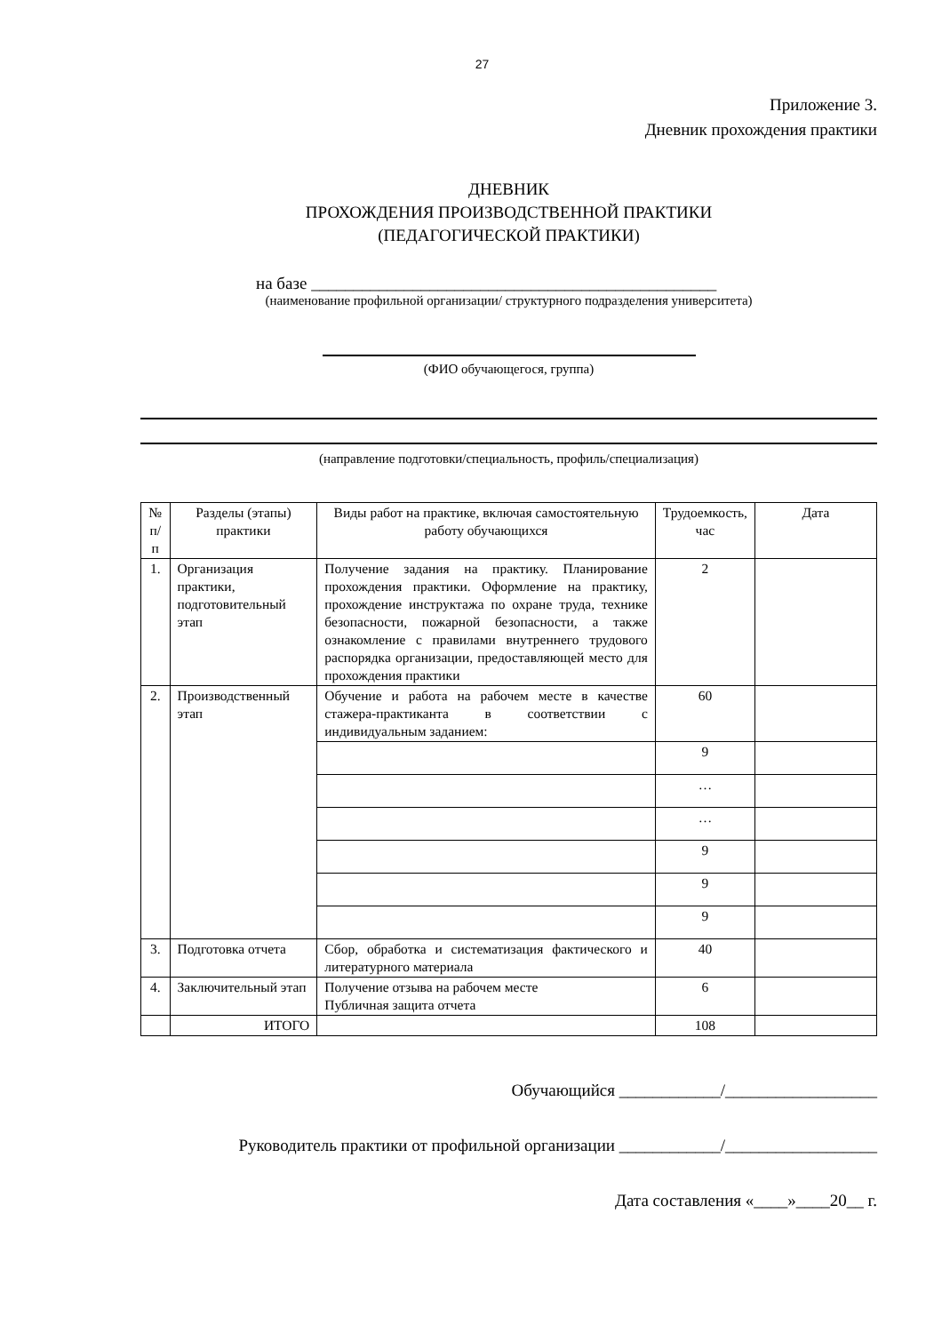27
Приложение 3.
Дневник прохождения практики
ДНЕВНИК
ПРОХОЖДЕНИЯ ПРОИЗВОДСТВЕННОЙ ПРАКТИКИ
(ПЕДАГОГИЧЕСКОЙ ПРАКТИКИ)
на базе ________________________________________________
(наименование профильной организации/ структурного подразделения университета)
(ФИО обучающегося, группа)
(направление подготовки/специальность, профиль/специализация)
| № п/п | Разделы (этапы) практики | Виды работ на практике, включая самостоятельную работу обучающихся | Трудоемкость, час | Дата |
| --- | --- | --- | --- | --- |
| 1. | Организация практики, подготовительный этап | Получение задания на практику. Планирование прохождения практики. Оформление на практику, прохождение инструктажа по охране труда, технике безопасности, пожарной безопасности, а также ознакомление с правилами внутреннего трудового распорядка организации, предоставляющей место для прохождения практики | 2 | |
| 2. | Производственный этап | Обучение и работа на рабочем месте в качестве стажера-практиканта в соответствии с индивидуальным заданием: | 60 | |
| | | | 9 | |
| | | | … | |
| | | | … | |
| | | | 9 | |
| | | | 9 | |
| | | | 9 | |
| 3. | Подготовка отчета | Сбор, обработка и систематизация фактического и литературного материала | 40 | |
| 4. | Заключительный этап | Получение отзыва на рабочем месте Публичная защита отчета | 6 | |
| | ИТОГО | | 108 | |
Обучающийся ____________/__________________
Руководитель практики от профильной организации ____________/__________________
Дата составления «____»____20__ г.